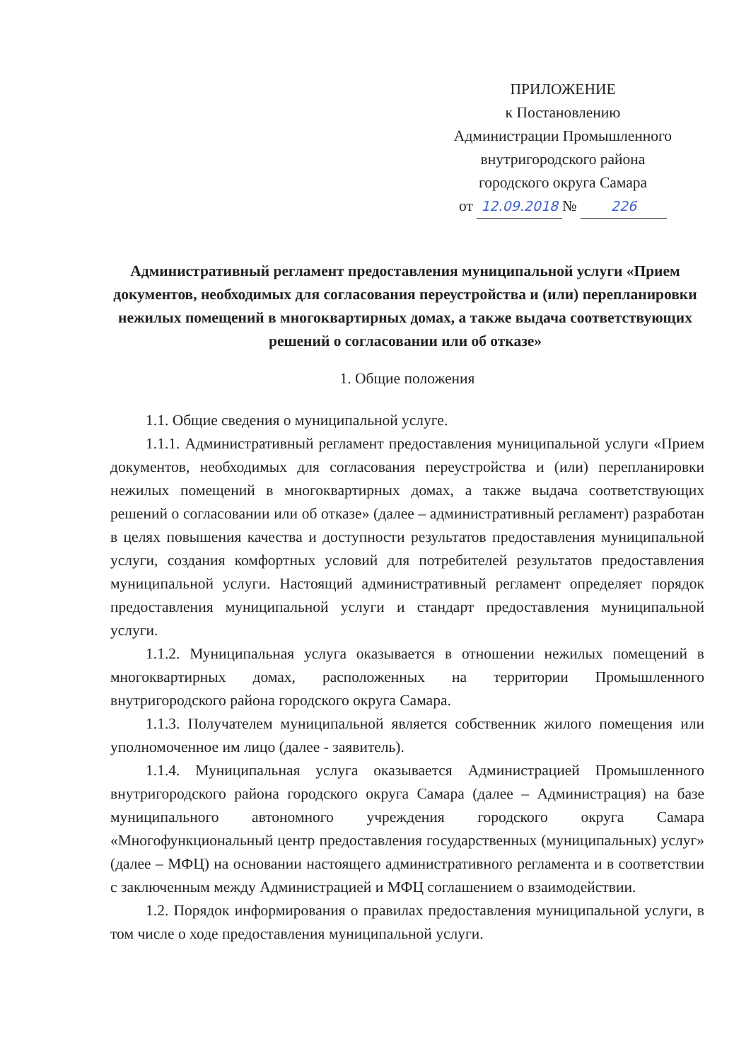ПРИЛОЖЕНИЕ
к Постановлению
Администрации Промышленного
внутригородского района
городского округа Самара
от 12.09.2018 № 226
Административный регламент предоставления муниципальной услуги «Прием документов, необходимых для согласования переустройства и (или) перепланировки нежилых помещений в многоквартирных домах, а также выдача соответствующих решений о согласовании или об отказе»
1. Общие положения
1.1. Общие сведения о муниципальной услуге.
1.1.1. Административный регламент предоставления муниципальной услуги «Прием документов, необходимых для согласования переустройства и (или) перепланировки нежилых помещений в многоквартирных домах, а также выдача соответствующих решений о согласовании или об отказе» (далее – административный регламент) разработан в целях повышения качества и доступности результатов предоставления муниципальной услуги, создания комфортных условий для потребителей результатов предоставления муниципальной услуги. Настоящий административный регламент определяет порядок предоставления муниципальной услуги и стандарт предоставления муниципальной услуги.
1.1.2. Муниципальная услуга оказывается в отношении нежилых помещений в многоквартирных домах, расположенных на территории Промышленного внутригородского района городского округа Самара.
1.1.3. Получателем муниципальной является собственник жилого помещения или уполномоченное им лицо (далее - заявитель).
1.1.4. Муниципальная услуга оказывается Администрацией Промышленного внутригородского района городского округа Самара (далее – Администрация) на базе муниципального автономного учреждения городского округа Самара «Многофункциональный центр предоставления государственных (муниципальных) услуг» (далее – МФЦ) на основании настоящего административного регламента и в соответствии с заключенным между Администрацией и МФЦ соглашением о взаимодействии.
1.2. Порядок информирования о правилах предоставления муниципальной услуги, в том числе о ходе предоставления муниципальной услуги.